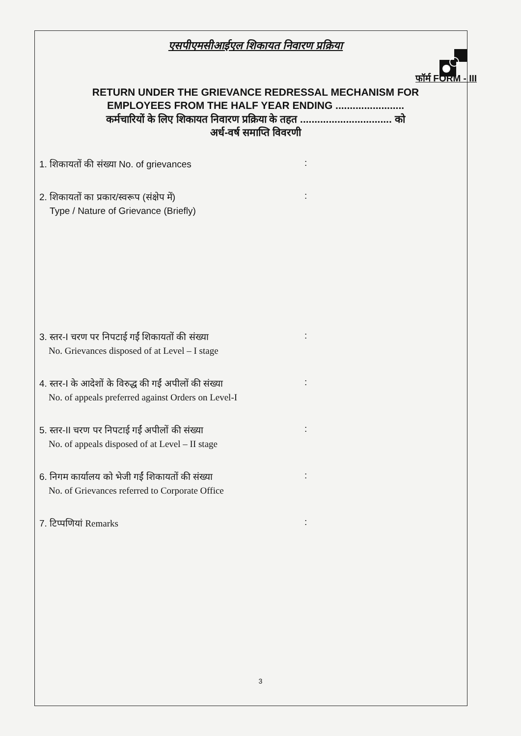एसपीएमसीआईएल शिकायत निवारण प्रक्रिया
फॉर्म FORM - III
RETURN UNDER THE GRIEVANCE REDRESSAL MECHANISM FOR
EMPLOYEES FROM THE HALF YEAR ENDING ........................
कर्मचारियों के लिए शिकायत निवारण प्रक्रिया के तहत ................................ को
अर्ध-वर्ष समाप्ति विवरणी
1. शिकायतों की संख्या No. of grievances
:
2. शिकायतों का प्रकार/स्वरूप (संक्षेप में)
Type / Nature of Grievance (Briefly)
:
3. स्तर-I चरण पर निपटाई गईं शिकायतों की संख्या
No. Grievances disposed of at Level – I stage
:
4. स्तर-I के आदेशों के विरुद्ध की गईं अपीलों की संख्या
No. of appeals preferred against Orders on Level-I
:
5. स्तर-II चरण पर निपटाई गईं अपीलों की संख्या
No. of appeals disposed of at Level – II stage
:
6. निगम कार्यालय को भेजी गईं शिकायतों की संख्या
No. of Grievances referred to Corporate Office
:
7. टिप्पणियां Remarks
:
3